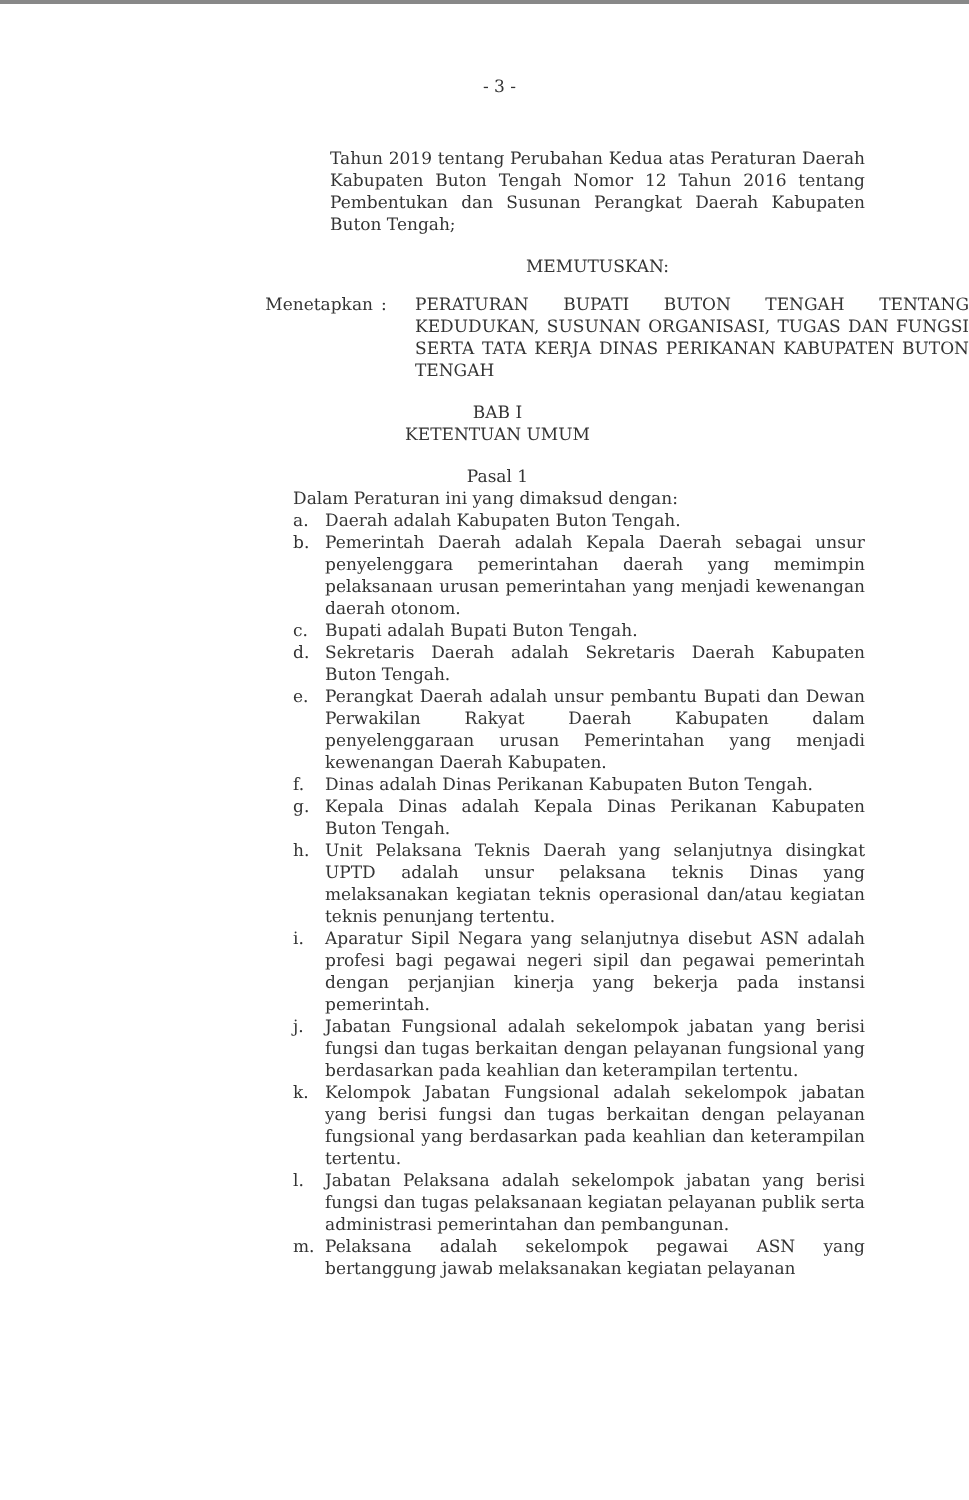- 3 -
Tahun 2019 tentang Perubahan Kedua atas Peraturan Daerah Kabupaten Buton Tengah Nomor 12 Tahun 2016 tentang Pembentukan dan Susunan Perangkat Daerah Kabupaten Buton Tengah;
MEMUTUSKAN:
Menetapkan : PERATURAN BUPATI BUTON TENGAH TENTANG KEDUDUKAN, SUSUNAN ORGANISASI, TUGAS DAN FUNGSI SERTA TATA KERJA DINAS PERIKANAN KABUPATEN BUTON TENGAH
BAB I
KETENTUAN UMUM
Pasal 1
Dalam Peraturan ini yang dimaksud dengan:
a. Daerah adalah Kabupaten Buton Tengah.
b. Pemerintah Daerah adalah Kepala Daerah sebagai unsur penyelenggara pemerintahan daerah yang memimpin pelaksanaan urusan pemerintahan yang menjadi kewenangan daerah otonom.
c. Bupati adalah Bupati Buton Tengah.
d. Sekretaris Daerah adalah Sekretaris Daerah Kabupaten Buton Tengah.
e. Perangkat Daerah adalah unsur pembantu Bupati dan Dewan Perwakilan Rakyat Daerah Kabupaten dalam penyelenggaraan urusan Pemerintahan yang menjadi kewenangan Daerah Kabupaten.
f. Dinas adalah Dinas Perikanan Kabupaten Buton Tengah.
g. Kepala Dinas adalah Kepala Dinas Perikanan Kabupaten Buton Tengah.
h. Unit Pelaksana Teknis Daerah yang selanjutnya disingkat UPTD adalah unsur pelaksana teknis Dinas yang melaksanakan kegiatan teknis operasional dan/atau kegiatan teknis penunjang tertentu.
i. Aparatur Sipil Negara yang selanjutnya disebut ASN adalah profesi bagi pegawai negeri sipil dan pegawai pemerintah dengan perjanjian kinerja yang bekerja pada instansi pemerintah.
j. Jabatan Fungsional adalah sekelompok jabatan yang berisi fungsi dan tugas berkaitan dengan pelayanan fungsional yang berdasarkan pada keahlian dan keterampilan tertentu.
k. Kelompok Jabatan Fungsional adalah sekelompok jabatan yang berisi fungsi dan tugas berkaitan dengan pelayanan fungsional yang berdasarkan pada keahlian dan keterampilan tertentu.
l. Jabatan Pelaksana adalah sekelompok jabatan yang berisi fungsi dan tugas pelaksanaan kegiatan pelayanan publik serta administrasi pemerintahan dan pembangunan.
m. Pelaksana adalah sekelompok pegawai ASN yang bertanggung jawab melaksanakan kegiatan pelayanan